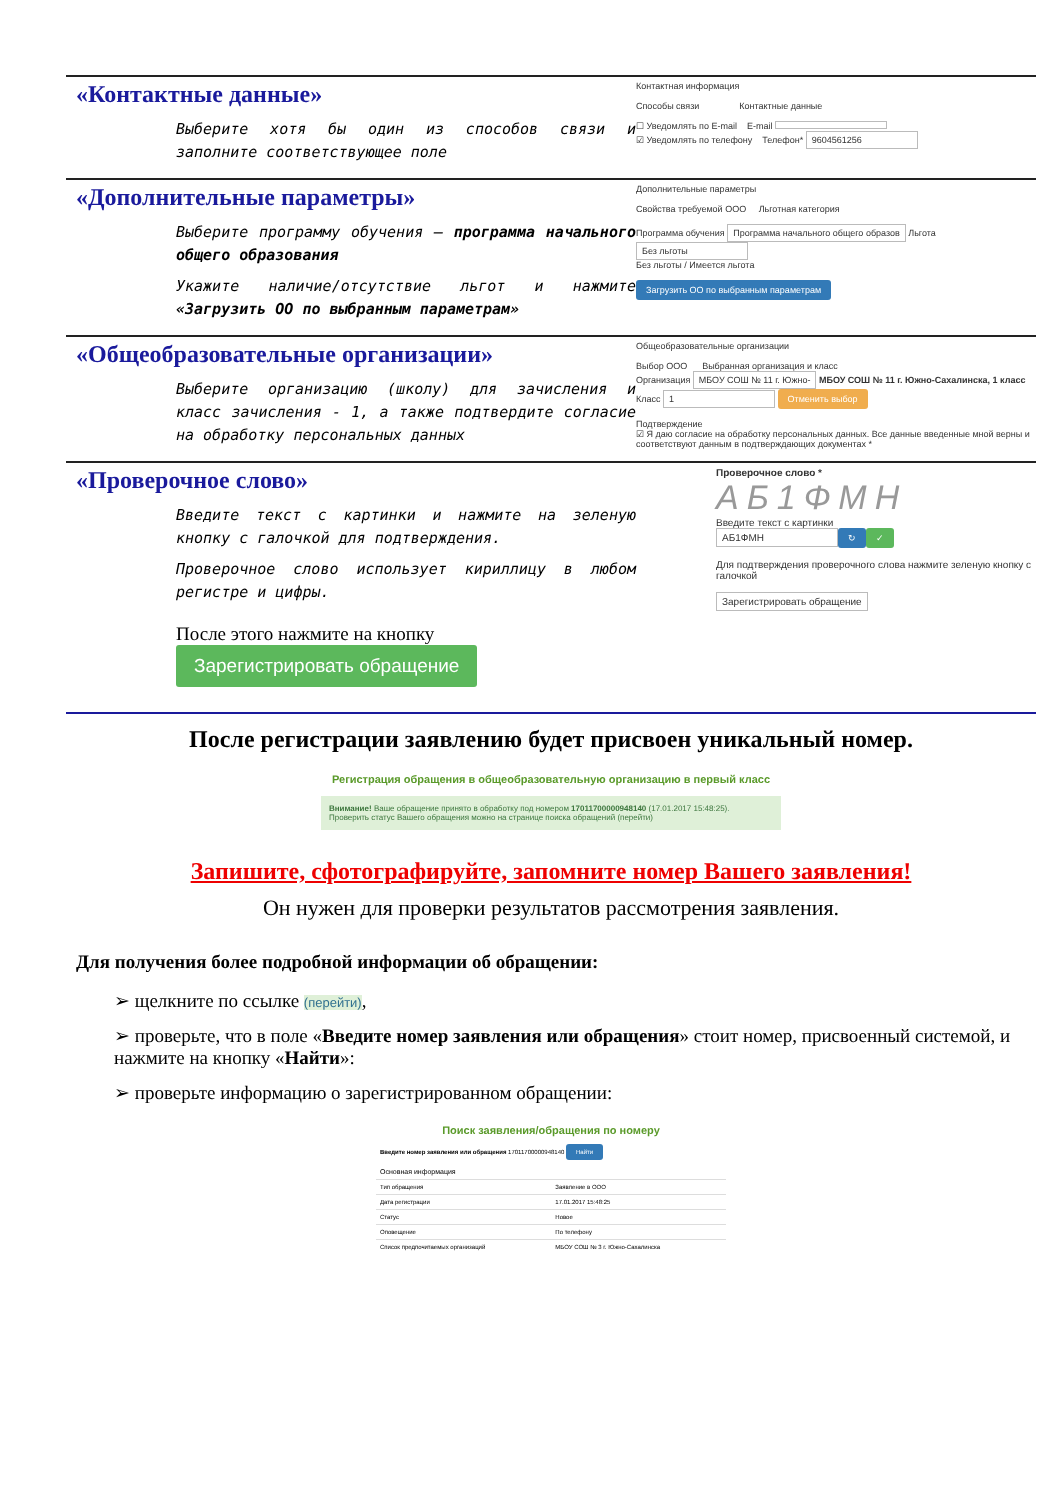«Контактные данные»
Выберите хотя бы один из способов связи и заполните соответствующее поле
Контактная информация
Способы связи Контактные данные
☐ Уведомлять по E-mail E-mail
☑ Уведомлять по телефону Телефон* 9604561256
«Дополнительные параметры»
Выберите программу обучения – программа начального общего образования
Укажите наличие/отсутствие льгот и нажмите «Загрузить ОО по выбранным параметрам»
Дополнительные параметры
Свойства требуемой ООО Льготная категория
Программа обучения Программа начального общего образов Льгота Без льготы
Без льготы / Имеется льгота
Загрузить ОО по выбранным параметрам
«Общеобразовательные организации»
Выберите организацию (школу) для зачисления и класс зачисления - 1, а также подтвердите согласие на обработку персональных данных
Общеобразовательные организации
Выбор ООО Выбранная организация и класс
Организация МБОУ СОШ № 11 г. Южно- МБОУ СОШ № 11 г. Южно-Сахалинска, 1 класс
Класс 1 Отменить выбор
Подтверждение
☑ Я даю согласие на обработку персональных данных. Все данные введенные мной верны и соответствуют данным в подтверждающих документах *
«Проверочное слово»
Введите текст с картинки и нажмите на зеленую кнопку с галочкой для подтверждения.
Проверочное слово использует кириллицу в любом регистре и цифры.
После этого нажмите на кнопку
Зарегистрировать обращение
Проверочное слово *
АБ1ФМН
Введите текст с картинки
АБ1ФМН ↻ ✓
Для подтверждения проверочного слова нажмите зеленую кнопку с галочкой
Зарегистрировать обращение
После регистрации заявлению будет присвоен уникальный номер.
Регистрация обращения в общеобразовательную организацию в первый класс
Внимание! Ваше обращение принято в обработку под номером 17011700000948140 (17.01.2017 15:48:25).
Проверить статус Вашего обращения можно на странице поиска обращений (перейти)
Запишите, сфотографируйте, запомните номер Вашего заявления!
Он нужен для проверки результатов рассмотрения заявления.
Для получения более подробной информации об обращении:
➢ щелкните по ссылке (перейти),
➢ проверьте, что в поле «Введите номер заявления или обращения» стоит номер, присвоенный системой, и нажмите на кнопку «Найти»:
➢ проверьте информацию о зарегистрированном обращении:
Поиск заявления/обращения по номеру
| Введите номер заявления или обращения 17011700000948140 Найти | |
| Основная информация | |
| Тип обращения | Заявление в ООО |
| Дата регистрации | 17.01.2017 15:48:25 |
| Статус | Новое |
| Оповещение | По телефону |
| Список предпочитаемых организаций | МБОУ СОШ № 3 г. Южно-Сахалинска |